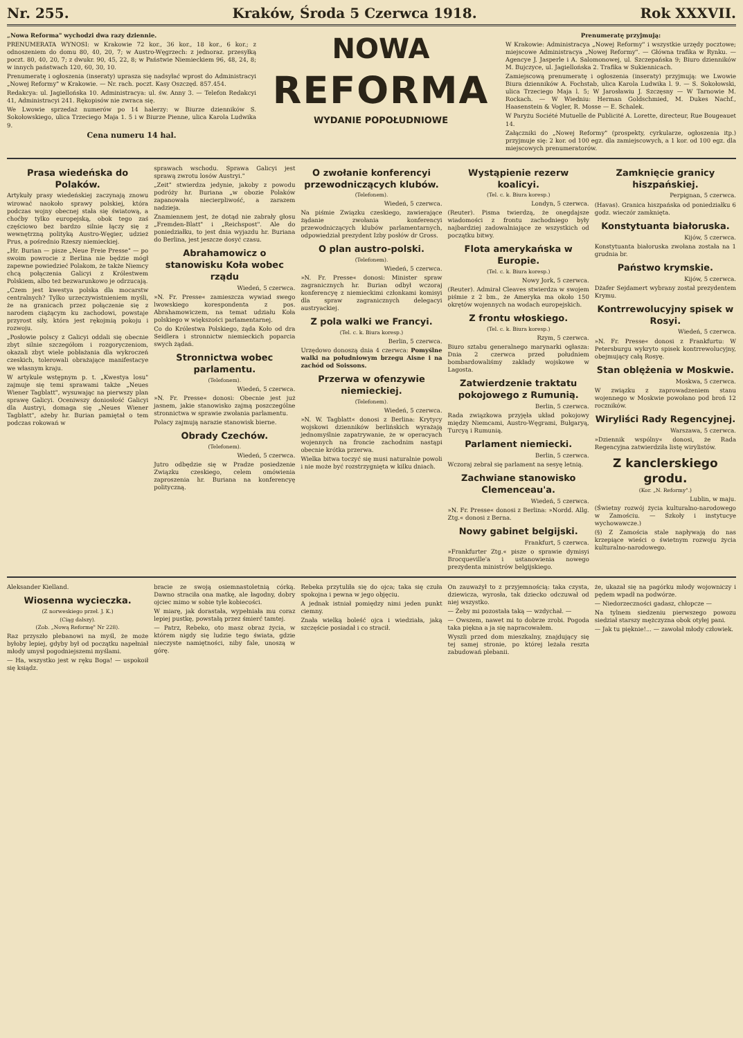Nr. 255. Kraków, Środa 5 Czerwca 1918. Rok XXXVII.
„Nowa Reforma" wychodzi dwa razy dziennie.
PRENUMERATA WYNOSI: w Krakowie 72 kor., 36 kor., 18 kor., 6 kor.; z odnoszeniem do domu 80, 40, 20, 7; w Austro-Węgrzech: z jednoraz. przesyłką poczt. 80, 40, 20, 7; z dwukr. 90, 45, 22, 8; w Państwie Niemieckiem 96, 48, 24, 8; w innych państwach 120, 60, 30, 10.
Prenumeratę i ogłoszenia (inseraty) uprasza się nadsyłać wprost do Administracyi „Nowej Reformy" w Krakowie. — Nr. rach. poczt. Kasy Oszczęd. 857.454.
Redakcya: ul. Jagiellońska 10. Administracya: ul. św. Anny 3. — Telefon Redakcyi 41, Administracyi 241. Rękopisów nie zwraca się.
We Lwowie sprzedaż numerów po 14 halerzy: w Biurze dzienników S. Sokołowskiego, ulica Trzeciego Maja 1. 5 i w Biurze Pienne, ulica Karola Ludwika 9.
Cena numeru 14 hal.
NOWA
REFORMA
WYDANIE POPOŁUDNIOWE
Prenumeratę przyjmują:
W Krakowie: Administracya „Nowej Reformy" i wszystkie urzędy pocztowe; miejscowe Administracya „Nowej Reformy". — Główna trafika w Rynku. — Agencye J. Jasperle i A. Salomonowej, ul. Szczepańska 9; Biuro dzienników M. Bujczyce, ul. Jagiellońska 2. Trafika w Sukiennicach.
Zamiejscową prenumeratę i ogłoszenia (inseraty) przyjmują: we Lwowie Biura dzienników A. Fochstab, ulica Karola Ludwika l. 9. — S. Sokołowski, ulica Trzeciego Maja l. 5; W Jarosławiu J. Szczęsny — W Tarnowie M. Rockach. — W Wiedniu: Herman Goldschmied, M. Dukes Nachf., Haasenstein & Vogler, R. Mosse — E. Schalek.
W Paryżu Société Mutuelle de Publicité A. Lorette, directeur, Rue Bougeauet 14.
Załączniki do „Nowej Reformy" (prospekty, cyrkularze, ogłoszenia itp.) przyjmuje się: 2 kor. od 100 egz. dla zamiejscowych, a 1 kor. od 100 egz. dla miejscowych prenumeratorów.
Prasa wiedeńska do Polaków.
Artykuły prasy wiedeńskiej zaczynają znowu wirować naokoło sprawy polskiej, która podczas wojny obecnej stała się światową, a choćby tylko europejską, obok tego zaś częściowo bez bardzo silnie łączy się z wewnętrzną polityką Austro-Węgier, udzież Prus, a pośrednio Rzeszy niemieckiej.
„Hr. Burian — pisze „Neue Freie Presse" — po swoim powrocie z Berlina nie będzie mógł zapewne powiedzieć Polakom, że także Niemcy chcą połączenia Galicyi z Królestwem Polskiem, albo też bezwarunkowo je odrzucają.
„Czem jest kwestya polska dla mocarstw centralnych? Tylko urzeczywistnieniem myśli, że na granicach przez połączenie się z narodem ciążącym ku zachodowi, powstaje przyrost siły, która jest rękojmią pokoju i rozwoju.
„Posłowie polscy z Galicyi oddali się obecnie zbyt silnie szczegółom i rozgoryczeniom, okazali zbyt wiele pobłażania dla wykroczeń czeskich, tolerowali obrażające manifestacye we własnym kraju.
W artykule wstępnym p. t. „Kwestya losu" zajmuje się temi sprawami także „Neues Wiener Tagblatt", wysuwając na pierwszy plan sprawę Galicyi. Oceniwszy doniosłość Galicyi dla Austryi, domaga się „Neues Wiener Tagblatt", ażeby hr. Burian pamiętał o tem podczas rokowań w
sprawach wschodu. Sprawa Galicyi jest sprawą zwrotu losów Austryi."
„Zeit" stwierdza jedynie, jakoby z powodu podróży hr. Buriana „w obozie Polaków zapanowała niecierpliwość, a zarazem nadzieja.
Znamiennem jest, że dotąd nie zabrały głosu „Fremden-Blatt" i „Reichspost". Ale do poniedziałku, to jest dnia wyjazdu hr. Buriana do Berlina, jest jeszcze dosyć czasu.
Abrahamowicz o stanowisku Koła wobec rządu
Wiedeń, 5 czerwca.
»N. Fr. Presse« zamieszcza wywiad swego lwowskiego korespondenta z pos. Abrahamowiczem, na temat udziału Koła polskiego w większości parlamentarnej.
Co do Królestwa Polskiego, żąda Koło od dra Seidlera i stronnictw niemieckich poparcia swych żądań.
Stronnictwa wobec parlamentu.
(Telefonem).
Wiedeń, 5 czerwca.
»N. Fr. Presse« donosi: Obecnie jest już jasnem, jakie stanowisko zajmą poszczególne stronnictwa w sprawie zwołania parlamentu.
Polacy zajmują narazie stanowisk bierne.
Obrady Czechów.
(Telefonem).
Wiedeń, 5 czerwca.
Jutro odbędzie się w Pradze posiedzenie Związku czeskiego, celem omówienia zaproszenia hr. Buriana na konferencyę polityczną.
O zwołanie konferencyi przewodniczących klubów.
(Telefonem).
Wiedeń, 5 czerwca.
Na piśmie Związku czeskiego, zawierające żądanie zwołania konferencyi przewodniczących klubów parlamentarnych, odpowiedział prezydent Izby posłów dr Gross.
O plan austro-polski.
(Telefonem).
Wiedeń, 5 czerwca.
»N. Fr. Presse« donosi: Minister spraw zagranicznych hr. Burian odbył wczoraj konferencyę z niemieckimi członkami komisyi dla spraw zagranicznych delegacyi austryackiej.
Z pola walki we Francyi.
(Tel. c. k. Biura koresp.)
Berlin, 5 czerwca.
Urzędowo donoszą dnia 4 czerwca: Pomyślne walki na południowym brzegu Aisne i na zachód od Soissons.
Przerwa w ofenzywie niemieckiej.
(Telefonem).
Wiedeń, 5 czerwca.
»N. W. Tagblatt« donosi z Berlina: Krytycy wojskowi dzienników berlińskich wyrażają jednomyślnie zapatrywanie, że w operacyach wojennych na froncie zachodnim nastąpi obecnie krótka przerwa.
Wielka bitwa toczyć się musi naturalnie powoli i nie może być rozstrzygnięta w kilku dniach.
Wystąpienie rezerw koalicyi.
(Tel. c. k. Biura koresp.)
Londyn, 5 czerwca.
(Reuter). Pisma twierdzą, że onegdajsze wiadomości z frontu zachodniego były najbardziej zadowalniające ze wszystkich od początku bitwy.
Flota amerykańska w Europie.
(Tel. c. k. Biura koresp.)
Nowy Jork, 5 czerwca.
(Reuter). Admirał Cleaves stwierdza w swojem piśmie z 2 bm., że Ameryka ma około 150 okrętów wojennych na wodach europejskich.
Z frontu włoskiego.
(Tel. c. k. Biura koresp.)
Rzym, 5 czerwca.
Biuro sztabu generalnego marynarki ogłasza: Dnia 2 czerwca przed południem bombardowaliśmy zakłady wojskowe w Lagosta.
Zatwierdzenie traktatu pokojowego z Rumunią.
Berlin, 5 czerwca.
Rada związkowa przyjęła układ pokojowy między Niemcami, Austro-Węgrami, Bułgaryą, Turcyą i Rumunią.
Parlament niemiecki.
Berlin, 5 czerwca.
Wczoraj zebrał się parlament na sesyę letnią.
Zachwiane stanowisko Clemenceau'a.
Wiedeń, 5 czerwca.
»N. Fr. Presse« donosi z Berlina: »Nordd. Allg. Ztg.« donosi z Berna.
Nowy gabinet belgijski.
Frankfurt, 5 czerwca.
»Frankfurter Ztg.« pisze o sprawie dymisyi Brocqueville'a i ustanowienia nowego prezydenta ministrów belgijskiego.
Zamknięcie granicy hiszpańskiej.
Perpignan, 5 czerwca.
(Havas). Granica hiszpańska od poniedziałku 6 godz. wieczór zamknięta.
Konstytuanta białoruska.
Kijów, 5 czerwca.
Konstytuanta białoruska zwołana została na 1 grudnia br.
Państwo krymskie.
Kijów, 5 czerwca.
Dżafer Sejdamert wybrany został prezydentem Krymu.
Kontrrewolucyjny spisek w Rosyi.
Wiedeń, 5 czerwca.
»N. Fr. Presse« donosi z Frankfurtu: W Petersburgu wykryto spisek kontrrewolucyjny, obejmujący całą Rosyę.
Stan oblężenia w Moskwie.
Moskwa, 5 czerwca.
W związku z zaprowadzeniem stanu wojennego w Moskwie powołano pod broń 12 roczników.
Wiryliści Rady Regencyjnej.
Warszawa, 5 czerwca.
»Dziennik wspólny« donosi, że Rada Regencyjna zatwierdziła listę wirylistów.
Z kanclerskiego grodu.
(Kor. „N. Reformy".)
Lublin, w maju.
(Świetny rozwój życia kulturalno-narodowego w Zamościu. — Szkoły i instytucye wychowawcze.)
(§) Z Zamościa stale napływają do nas krzepiące wieści o świetnym rozwoju życia kulturalno-narodowego.
Aleksander Kielland.
Wiosenna wycieczka.
(Z norweskiego przeł. J. K.)
(Ciąg dalszy).
(Zob. „Nową Reformę" Nr 228).
Raz przyszło plebanowi na myśl, że może byłoby lepiej, gdyby był od początku napełniał młody umysł pogodniejszemi myślami.
— Ha, wszystko jest w ręku Boga! — uspokoił się ksiądz.
bracie ze swoją osiemnastoletnią córką. Dawno straciła ona matkę, ale łagodny, dobry ojciec mimo w sobie tyle kobiecości.
W miarę, jak dorastała, wypełniała mu coraz lepiej pustkę, powstałą przez śmierć tamtej.
— Patrz, Rebeko, oto masz obraz życia, w którem nigdy się ludzie tego świata, gdzie nieczyste namiętności, niby fale, unoszą w górę.
Rebeka przytuliła się do ojca; taka się czuła spokojna i pewna w jego objęciu.
A jednak istniał pomiędzy nimi jeden punkt ciemny.
Znała wielką boleść ojca i wiedziała, jaką szczęście posiadał i co stracił.
On zauważył to z przyjemnością: taka czysta, dziewicza, wyrosła, tak dziecko odczuwał od niej wszystko.
— Żeby mi pozostała taką — wzdychał. —
— Owszem, nawet mi to dobrze zrobi. Pogoda taka piękna a ja się napracowałem.
Wyszli przed dom mieszkalny, znajdujący się tej samej stronie, po której leżała reszta zabudowań plebanii.
że, ukazał się na pagórku młody wojowniczy i pędem wpadł na podwórze.
— Niedorzeczności gadasz, chłopcze —
Na tylnem siedzeniu pierwszego powozu siedział starszy mężczyzna obok otyłej pani.
— Jak tu pięknie!... — zawołał młody człowiek.